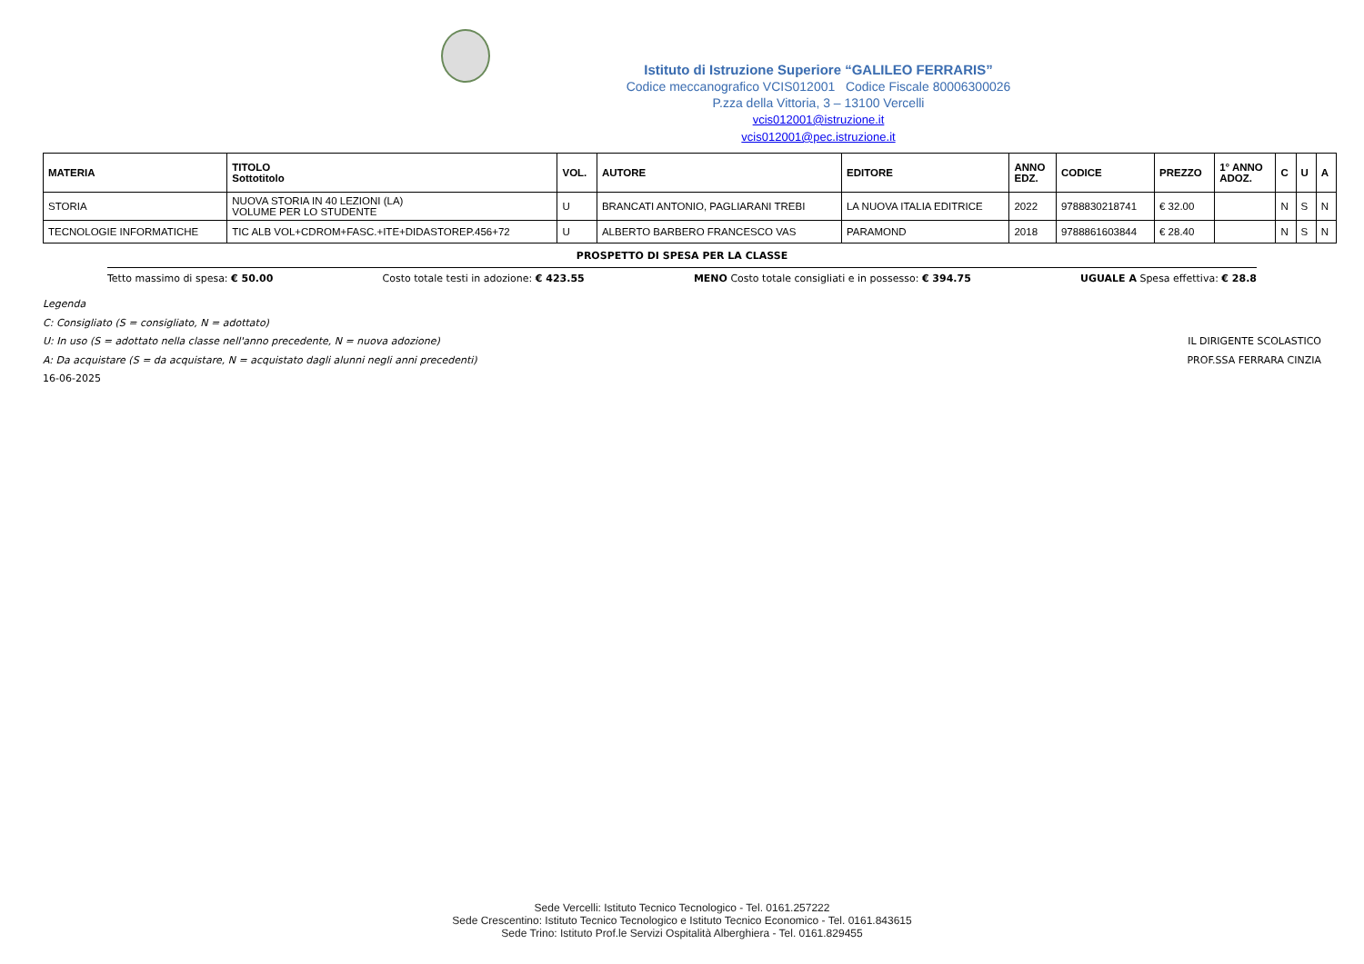Istituto di Istruzione Superiore “GALILEO FERRARIS”
Codice meccanografico VCIS012001 Codice Fiscale 80006300026
P.zza della Vittoria, 3 – 13100 Vercelli
vcis012001@istruzione.it
vcis012001@pec.istruzione.it
| MATERIA | TITOLO Sottotitolo | VOL. | AUTORE | EDITORE | ANNO EDZ. | CODICE | PREZZO | 1° ANNO ADOZ. | C | U | A |
| --- | --- | --- | --- | --- | --- | --- | --- | --- | --- | --- | --- |
| STORIA | NUOVA STORIA IN 40 LEZIONI (LA) VOLUME PER LO STUDENTE | U | BRANCATI ANTONIO, PAGLIARANI TREBI | LA NUOVA ITALIA EDITRICE | 2022 | 9788830218741 | € 32.00 | | N | S | N |
| TECNOLOGIE INFORMATICHE | TIC ALB VOL+CDROM+FASC.+ITE+DIDASTOREP.456+72 | U | ALBERTO BARBERO FRANCESCO VAS | PARAMOND | 2018 | 9788861603844 | € 28.40 | | N | S | N |
PROSPETTO DI SPESA PER LA CLASSE
Tetto massimo di spesa: € 50.00 Costo totale testi in adozione: € 423.55 MENO Costo totale consigliati e in possesso: € 394.75 UGUALE A Spesa effettiva: € 28.8
Legenda
C: Consigliato (S = consigliato, N = adottato)
U: In uso (S = adottato nella classe nell'anno precedente, N = nuova adozione)
A: Da acquistare (S = da acquistare, N = acquistato dagli alunni negli anni precedenti)
16-06-2025
IL DIRIGENTE SCOLASTICO
PROF.SSA FERRARA CINZIA
Sede Vercelli: Istituto Tecnico Tecnologico - Tel. 0161.257222
Sede Crescentino: Istituto Tecnico Tecnologico e Istituto Tecnico Economico - Tel. 0161.843615
Sede Trino: Istituto Prof.le Servizi Ospitalità Alberghiera - Tel. 0161.829455